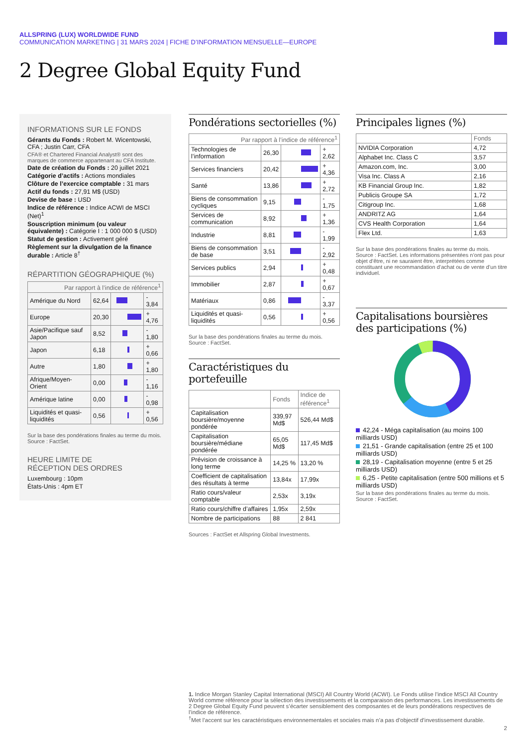ALLSPRING (LUX) WORLDWIDE FUND
COMMUNICATION MARKETING | 31 MARS 2024 | FICHE D’INFORMATION MENSUELLE—EUROPE
2 Degree Global Equity Fund
INFORMATIONS SUR LE FONDS
Gérants du Fonds : Robert M. Wicentowski, CFA ; Justin Carr, CFA
CFA® et Chartered Financial Analyst® sont des marques de commerce appartenant au CFA Institute.
Date de création du Fonds : 20 juillet 2021
Catégorie d’actifs : Actions mondiales
Clôture de l’exercice comptable : 31 mars
Actif du fonds : 27,91 M$ (USD)
Devise de base : USD
Indice de référence : Indice ACWI de MSCI (Net)<sup>1</sup>
Souscription minimum (ou valeur équivalente) : Catégorie I : 1 000 000 $ (USD)
Statut de gestion : Activement géré
Règlement sur la divulgation de la finance durable : Article 8<sup>†</sup>
RÉPARTITION GÉOGRAPHIQUE (%)
| Par rapport à l’indice de référence<sup>1</sup> | | | |
| --- | --- | --- | --- |
| Amérique du Nord | 62,64 | | - 3,84 |
| Europe | 20,30 | | + 4,76 |
| Asie/Pacifique sauf Japon | 8,52 | | - 1,80 |
| Japon | 6,18 | | + 0,66 |
| Autre | 1,80 | | + 1,80 |
| Afrique/Moyen-Orient | 0,00 | | - 1,16 |
| Amérique latine | 0,00 | | - 0,98 |
| Liquidités et quasi-liquidités | 0,56 | | + 0,56 |
Sur la base des pondérations finales au terme du mois.
Source : FactSet.
HEURE LIMITE DE
RÉCEPTION DES ORDRES
Luxembourg : 10pm
États-Unis : 4pm ET
Pondérations sectorielles (%)
| Par rapport à l’indice de référence<sup>1</sup> | | | |
| --- | --- | --- | --- |
| Technologies de l’information | 26,30 | | + 2,62 |
| Services financiers | 20,42 | | + 4,36 |
| Santé | 13,86 | | + 2,72 |
| Biens de consommation cycliques | 9,15 | | - 1,75 |
| Services de communication | 8,92 | | + 1,36 |
| Industrie | 8,81 | | - 1,99 |
| Biens de consommation de base | 3,51 | | - 2,92 |
| Services publics | 2,94 | | + 0,48 |
| Immobilier | 2,87 | | + 0,67 |
| Matériaux | 0,86 | | - 3,37 |
| Liquidités et quasi-liquidités | 0,56 | | + 0,56 |
Sur la base des pondérations finales au terme du mois.
Source : FactSet.
Caractéristiques du portefeuille
| | Fonds | Indice de référence<sup>1</sup> |
| --- | --- | --- |
| Capitalisation boursière/moyenne pondérée | 339,97 Md$ | 526,44 Md$ |
| Capitalisation boursière/médiane pondérée | 65,05 Md$ | 117,45 Md$ |
| Prévision de croissance à long terme | 14,25 % | 13,20 % |
| Coefficient de capitalisation des résultats à terme | 13,84x | 17,99x |
| Ratio cours/valeur comptable | 2,53x | 3,19x |
| Ratio cours/chiffre d’affaires | 1,95x | 2,59x |
| Nombre de participations | 88 | 2 841 |
Sources : FactSet et Allspring Global Investments.
Principales lignes (%)
| | Fonds |
| --- | --- |
| NVIDIA Corporation | 4,72 |
| Alphabet Inc. Class C | 3,57 |
| Amazon.com, Inc. | 3,00 |
| Visa Inc. Class A | 2,16 |
| KB Financial Group Inc. | 1,82 |
| Publicis Groupe SA | 1,72 |
| Citigroup Inc. | 1,68 |
| ANDRITZ AG | 1,64 |
| CVS Health Corporation | 1,64 |
| Flex Ltd. | 1,63 |
Sur la base des pondérations finales au terme du mois. Source : FactSet. Les informations présentées n’ont pas pour objet d’être, ni ne sauraient être, interprétées comme constituant une recommandation d’achat ou de vente d’un titre individuel.
Capitalisations boursières des participations (%)
42,24 - Méga capitalisation (au moins 100 milliards USD)
21,51 - Grande capitalisation (entre 25 et 100 milliards USD)
28,19 - Capitalisation moyenne (entre 5 et 25 milliards USD)
6,25 - Petite capitalisation (entre 500 millions et 5 milliards USD)
Sur la base des pondérations finales au terme du mois.
Source : FactSet.
1. Indice Morgan Stanley Capital International (MSCI) All Country World (ACWI). Le Fonds utilise l’indice MSCI All Country World comme référence pour la sélection des investissements et la comparaison des performances. Les investissements de 2 Degree Global Equity Fund peuvent s’écarter sensiblement des composantes et de leurs pondérations respectives de l’indice de référence.
<sup>†</sup> Met l’accent sur les caractéristiques environnementales et sociales mais n’a pas d’objectif d’investissement durable.
2